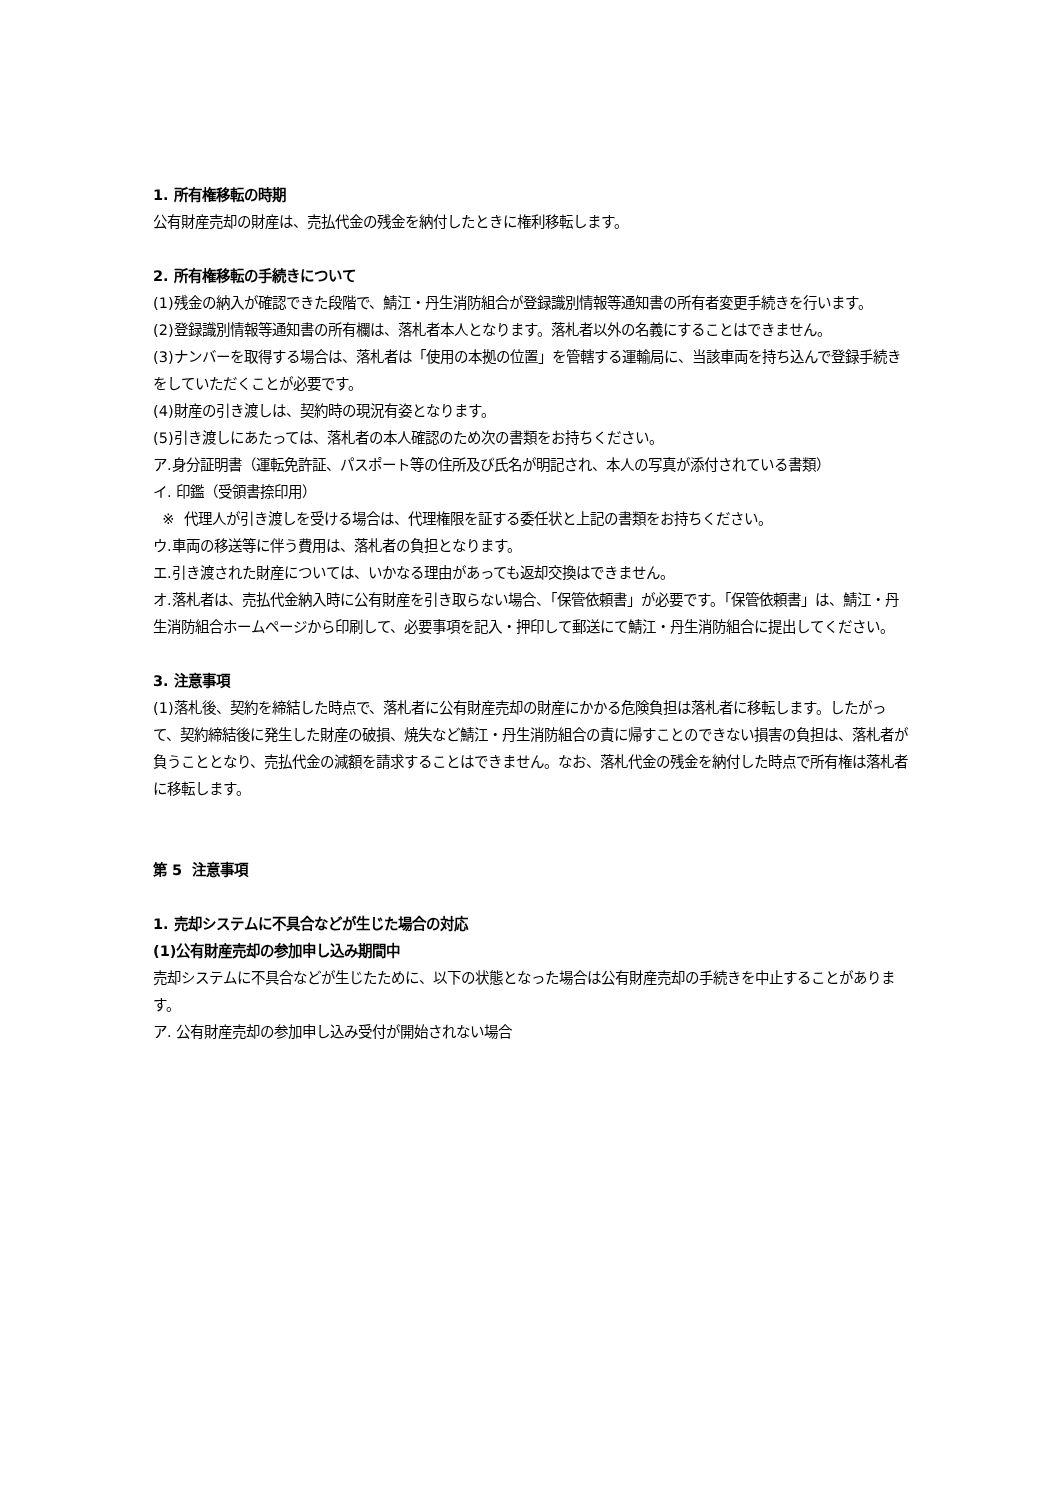1. 所有権移転の時期
公有財産売却の財産は、売払代金の残金を納付したときに権利移転します。
2. 所有権移転の手続きについて
(1)残金の納入が確認できた段階で、鯖江・丹生消防組合が登録識別情報等通知書の所有者変更手続きを行います。
(2)登録識別情報等通知書の所有欄は、落札者本人となります。落札者以外の名義にすることはできません。
(3)ナンバーを取得する場合は、落札者は「使用の本拠の位置」を管轄する運輸局に、当該車両を持ち込んで登録手続きをしていただくことが必要です。
(4)財産の引き渡しは、契約時の現況有姿となります。
(5)引き渡しにあたっては、落札者の本人確認のため次の書類をお持ちください。
ア.身分証明書（運転免許証、パスポート等の住所及び氏名が明記され、本人の写真が添付されている書類）
イ. 印鑑（受領書捺印用）
※ 代理人が引き渡しを受ける場合は、代理権限を証する委任状と上記の書類をお持ちください。
ウ.車両の移送等に伴う費用は、落札者の負担となります。
エ.引き渡された財産については、いかなる理由があっても返却交換はできません。
オ.落札者は、売払代金納入時に公有財産を引き取らない場合、「保管依頼書」が必要です。「保管依頼書」は、鯖江・丹生消防組合ホームページから印刷して、必要事項を記入・押印して郵送にて鯖江・丹生消防組合に提出してください。
3. 注意事項
(1)落札後、契約を締結した時点で、落札者に公有財産売却の財産にかかる危険負担は落札者に移転します。したがって、契約締結後に発生した財産の破損、焼失など鯖江・丹生消防組合の責に帰すことのできない損害の負担は、落札者が負うこととなり、売払代金の減額を請求することはできません。なお、落札代金の残金を納付した時点で所有権は落札者に移転します。
第 5 注意事項
1. 売却システムに不具合などが生じた場合の対応
(1)公有財産売却の参加申し込み期間中
売却システムに不具合などが生じたために、以下の状態となった場合は公有財産売却の手続きを中止することがあります。
ア. 公有財産売却の参加申し込み受付が開始されない場合